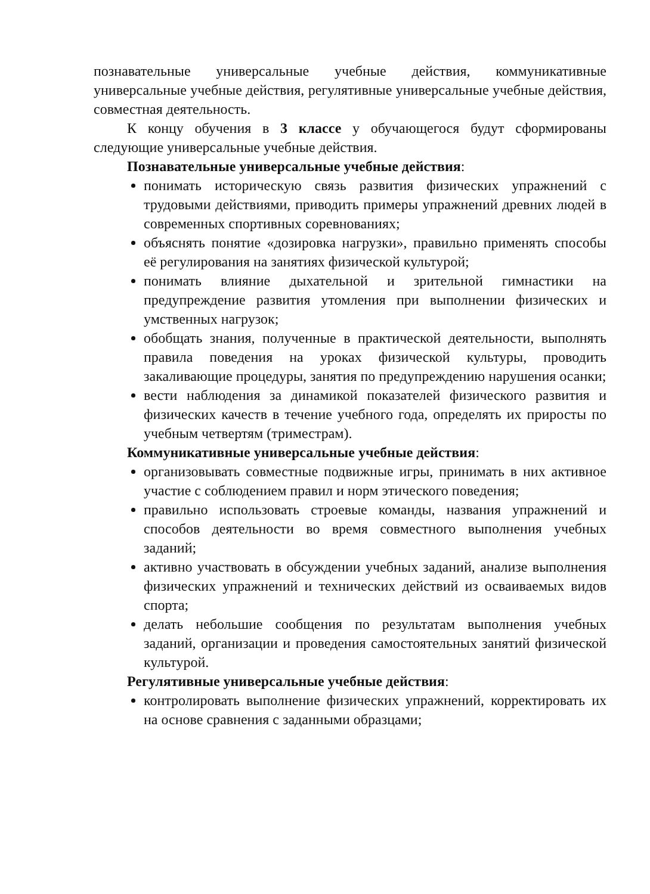познавательные универсальные учебные действия, коммуникативные универсальные учебные действия, регулятивные универсальные учебные действия, совместная деятельность.
К концу обучения в 3 классе у обучающегося будут сформированы следующие универсальные учебные действия.
Познавательные универсальные учебные действия:
понимать историческую связь развития физических упражнений с трудовыми действиями, приводить примеры упражнений древних людей в современных спортивных соревнованиях;
объяснять понятие «дозировка нагрузки», правильно применять способы её регулирования на занятиях физической культурой;
понимать влияние дыхательной и зрительной гимнастики на предупреждение развития утомления при выполнении физических и умственных нагрузок;
обобщать знания, полученные в практической деятельности, выполнять правила поведения на уроках физической культуры, проводить закаливающие процедуры, занятия по предупреждению нарушения осанки;
вести наблюдения за динамикой показателей физического развития и физических качеств в течение учебного года, определять их приросты по учебным четвертям (триместрам).
Коммуникативные универсальные учебные действия:
организовывать совместные подвижные игры, принимать в них активное участие с соблюдением правил и норм этического поведения;
правильно использовать строевые команды, названия упражнений и способов деятельности во время совместного выполнения учебных заданий;
активно участвовать в обсуждении учебных заданий, анализе выполнения физических упражнений и технических действий из осваиваемых видов спорта;
делать небольшие сообщения по результатам выполнения учебных заданий, организации и проведения самостоятельных занятий физической культурой.
Регулятивные универсальные учебные действия:
контролировать выполнение физических упражнений, корректировать их на основе сравнения с заданными образцами;